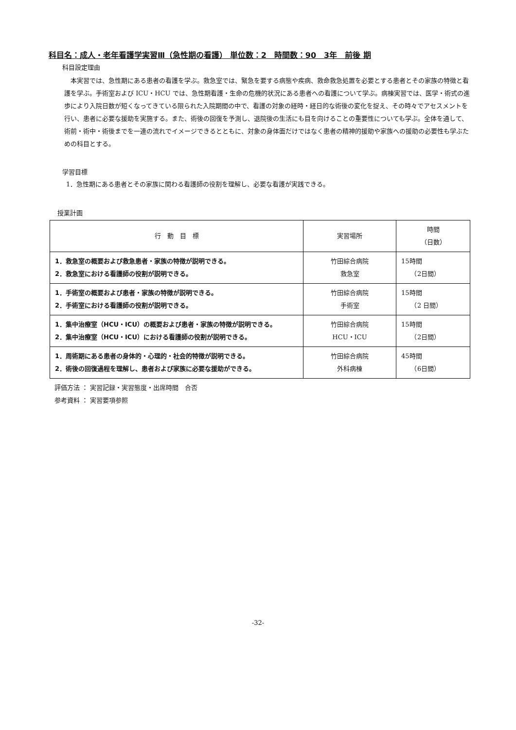科目名：成人・老年看護学実習Ⅲ（急性期の看護） 単位数：2　時間数：90　3年　前後 期
科目設定理由
本実習では、急性期にある患者の看護を学ぶ。救急室では、緊急を要する病態や疾病、救命救急処置を必要とする患者とその家族の特徴と看護を学ぶ。手術室および ICU・HCU では、急性期看護・生命の危機的状況にある患者への看護について学ぶ。病棟実習では、医学・術式の進歩により入院日数が短くなってきている限られた入院期間の中で、看護の対象の経時・経日的な術後の変化を捉え、その時々でアセスメントを行い、患者に必要な援助を実施する。また、術後の回復を予測し、退院後の生活にも目を向けることの重要性についても学ぶ。全体を通して、術前・術中・術後までを一連の流れでイメージできるとともに、対象の身体面だけではなく患者の精神的援助や家族への援助の必要性も学ぶための科目とする。
学習目標
1．急性期にある患者とその家族に関わる看護師の役割を理解し、必要な看護が実践できる。
授業計画
| 行 動 目 標 | 実習場所 | 時間 （日数） |
| --- | --- | --- |
| 1．救急室の概要および救急患者・家族の特徴が説明できる。 2．救急室における看護師の役割が説明できる。 | 竹田綜合病院 救急室 | 15時間 （2日間） |
| 1．手術室の概要および患者・家族の特徴が説明できる。 2．手術室における看護師の役割が説明できる。 | 竹田綜合病院 手術室 | 15時間 （2 日間） |
| 1．集中治療室（HCU・ICU）の概要および患者・家族の特徴が説明できる。 2．集中治療室（HCU・ICU）における看護師の役割が説明できる。 | 竹田綜合病院 HCU・ICU | 15時間 （2日間） |
| 1．周術期にある患者の身体的・心理的・社会的特徴が説明できる。 2．術後の回復過程を理解し、患者および家族に必要な援助ができる。 | 竹田綜合病院 外科病棟 | 45時間 （6日間） |
評価方法 ： 実習記録・実習態度・出席時間　合否
参考資料 ： 実習要項参照
-32-